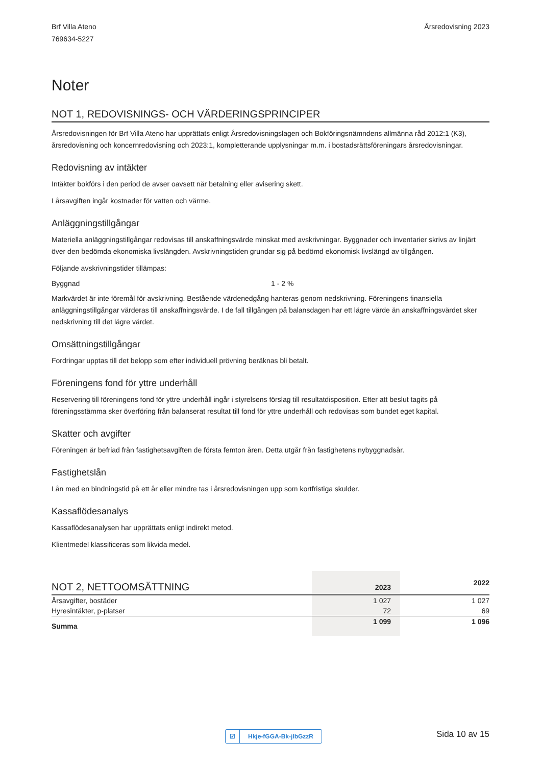Brf Villa Ateno
769634-5227
Årsredovisning 2023
Noter
NOT 1, REDOVISNINGS- OCH VÄRDERINGSPRINCIPER
Årsredovisningen för Brf Villa Ateno har upprättats enligt Årsredovisningslagen och Bokföringsnämndens allmänna råd 2012:1 (K3), årsredovisning och koncernredovisning och 2023:1, kompletterande upplysningar m.m. i bostadsrättsföreningars årsredovisningar.
Redovisning av intäkter
Intäkter bokförs i den period de avser oavsett när betalning eller avisering skett.
I årsavgiften ingår kostnader för vatten och värme.
Anläggningstillgångar
Materiella anläggningstillgångar redovisas till anskaffningsvärde minskat med avskrivningar. Byggnader och inventarier skrivs av linjärt över den bedömda ekonomiska livslängden. Avskrivningstiden grundar sig på bedömd ekonomisk livslängd av tillgången.
Följande avskrivningstider tillämpas:
Byggnad 1 - 2 %
Markvärdet är inte föremål för avskrivning. Bestående värdenedgång hanteras genom nedskrivning. Föreningens finansiella anläggningstillgångar värderas till anskaffningsvärde. I de fall tillgången på balansdagen har ett lägre värde än anskaffningsvärdet sker nedskrivning till det lägre värdet.
Omsättningstillgångar
Fordringar upptas till det belopp som efter individuell prövning beräknas bli betalt.
Föreningens fond för yttre underhåll
Reservering till föreningens fond för yttre underhåll ingår i styrelsens förslag till resultatdisposition. Efter att beslut tagits på föreningsstämma sker överföring från balanserat resultat till fond för yttre underhåll och redovisas som bundet eget kapital.
Skatter och avgifter
Föreningen är befriad från fastighetsavgiften de första femton åren. Detta utgår från fastighetens nybyggnadsår.
Fastighetslån
Lån med en bindningstid på ett år eller mindre tas i årsredovisningen upp som kortfristiga skulder.
Kassaflödesanalys
Kassaflödesanalysen har upprättats enligt indirekt metod.
Klientmedel klassificeras som likvida medel.
| NOT 2, NETTOOMSÄTTNING | 2023 | 2022 |
| --- | --- | --- |
| Årsavgifter, bostäder | 1 027 | 1 027 |
| Hyresintäkter, p-platser | 72 | 69 |
| Summa | 1 099 | 1 096 |
☑ Hkje-fGGA-Bk-jlbGzzR Sida 10 av 15